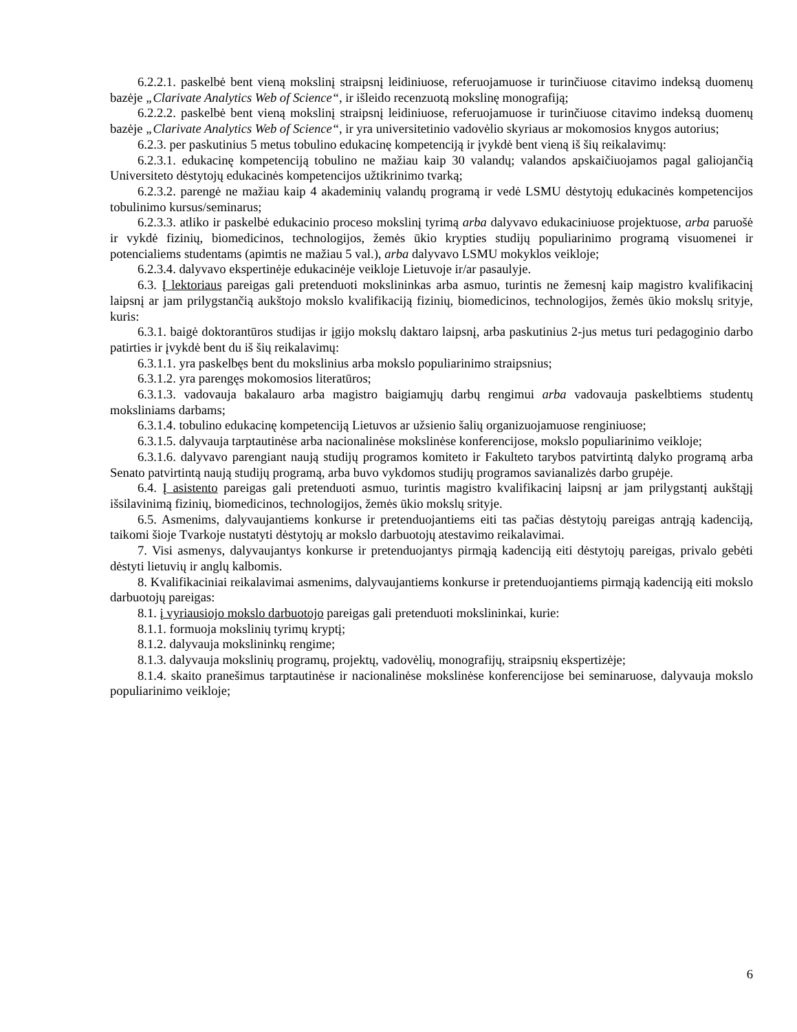6.2.2.1. paskelbė bent vieną mokslinį straipsnį leidiniuose, referuojamuose ir turinčiuose citavimo indeksą duomenų bazėje „Clarivate Analytics Web of Science“, ir išleido recenzuotą mokslinę monografiją;
6.2.2.2. paskelbė bent vieną mokslinį straipsnį leidiniuose, referuojamuose ir turinčiuose citavimo indeksą duomenų bazėje „Clarivate Analytics Web of Science“, ir yra universitetinio vadovėlio skyriaus ar mokomosios knygos autorius;
6.2.3. per paskutinius 5 metus tobulino edukacinę kompetenciją ir įvykdė bent vieną iš šių reikalavimų:
6.2.3.1. edukacinę kompetenciją tobulino ne mažiau kaip 30 valandų; valandos apskaičiuojamos pagal galiojančią Universiteto dėstytojų edukacinės kompetencijos užtikrinimo tvarką;
6.2.3.2. parengė ne mažiau kaip 4 akademinių valandų programą ir vedė LSMU dėstytojų edukacinės kompetencijos tobulinimo kursus/seminarus;
6.2.3.3. atliko ir paskelbė edukacinio proceso mokslinį tyrimą arba dalyvavo edukaciniuose projektuose, arba paruošė ir vykdė fizinių, biomedicinos, technologijos, žemės ūkio krypties studijų populiarinimo programą visuomenei ir potencialiems studentams (apimtis ne mažiau 5 val.), arba dalyvavo LSMU mokyklos veikloje;
6.2.3.4. dalyvavo ekspertinėje edukacinėje veikloje Lietuvoje ir/ar pasaulyje.
6.3. Į lektoriaus pareigas gali pretenduoti mokslininkas arba asmuo, turintis ne žemesnį kaip magistro kvalifikacinį laipsnį ar jam prilygstančią aukštojo mokslo kvalifikaciją fizinių, biomedicinos, technologijos, žemės ūkio mokslų srityje, kuris:
6.3.1. baigė doktorantūros studijas ir įgijo mokslų daktaro laipsnį, arba paskutinius 2-jus metus turi pedagoginio darbo patirties ir įvykdė bent du iš šių reikalavimų:
6.3.1.1. yra paskelbęs bent du mokslinius arba mokslo populiarinimo straipsnius;
6.3.1.2. yra parengęs mokomosios literatūros;
6.3.1.3. vadovauja bakalauro arba magistro baigiamųjų darbų rengimui arba vadovauja paskelbtiems studentų moksliniams darbams;
6.3.1.4. tobulino edukacinę kompetenciją Lietuvos ar užsienio šalių organizuojamuose renginiuose;
6.3.1.5. dalyvauja tarptautinėse arba nacionalinėse mokslinėse konferencijose, mokslo populiarinimo veikloje;
6.3.1.6. dalyvavo parengiant naują studijų programos komiteto ir Fakulteto tarybos patvirtintą dalyko programą arba Senato patvirtintą naują studijų programą, arba buvo vykdomos studijų programos savianalizės darbo grupėje.
6.4. Į asistento pareigas gali pretenduoti asmuo, turintis magistro kvalifikacinį laipsnį ar jam prilygstantį aukštąjį išsilavinimą fizinių, biomedicinos, technologijos, žemės ūkio mokslų srityje.
6.5. Asmenims, dalyvaujantiems konkurse ir pretenduojantiems eiti tas pačias dėstytojų pareigas antrąją kadenciją, taikomi šioje Tvarkoje nustatyti dėstytojų ar mokslo darbuotojų atestavimo reikalavimai.
7. Visi asmenys, dalyvaujantys konkurse ir pretenduojantys pirmąją kadenciją eiti dėstytojų pareigas, privalo gebėti dėstyti lietuvių ir anglų kalbomis.
8. Kvalifikaciniai reikalavimai asmenims, dalyvaujantiems konkurse ir pretenduojantiems pirmąją kadenciją eiti mokslo darbuotojų pareigas:
8.1. į vyriausiojo mokslo darbuotojo pareigas gali pretenduoti mokslininkai, kurie:
8.1.1. formuoja mokslinių tyrimų kryptį;
8.1.2. dalyvauja mokslininkų rengime;
8.1.3. dalyvauja mokslinių programų, projektų, vadovėlių, monografijų, straipsnių ekspertizėje;
8.1.4. skaito pranešimus tarptautinėse ir nacionalinėse mokslinėse konferencijose bei seminaruose, dalyvauja mokslo populiarinimo veikloje;
6